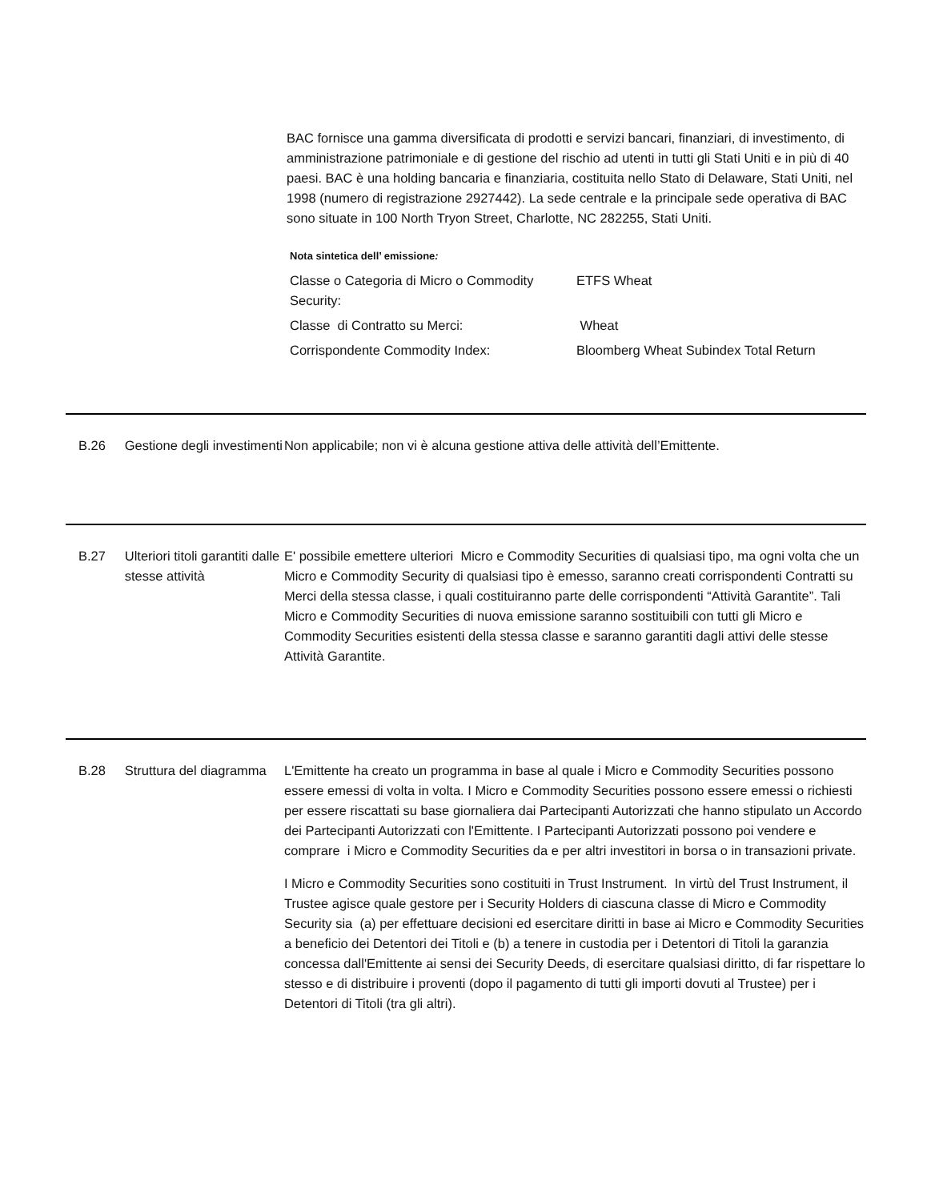BAC fornisce una gamma diversificata di prodotti e servizi bancari, finanziari, di investimento, di amministrazione patrimoniale e di gestione del rischio ad utenti in tutti gli Stati Uniti e in più di 40 paesi. BAC è una holding bancaria e finanziaria, costituita nello Stato di Delaware, Stati Uniti, nel 1998 (numero di registrazione 2927442). La sede centrale e la principale sede operativa di BAC sono situate in 100 North Tryon Street, Charlotte, NC 282255, Stati Uniti.
Nota sintetica dell’ emissione:
| Classe o Categoria di Micro o Commodity Security: | ETFS Wheat |
| Classe di Contratto su Merci: | Wheat |
| Corrispondente Commodity Index: | Bloomberg Wheat Subindex Total Return |
B.26 Gestione degli investimenti
Non applicabile; non vi è alcuna gestione attiva delle attività dell’Emittente.
B.27 Ulteriori titoli garantiti dalle stesse attività
E' possibile emettere ulteriori Micro e Commodity Securities di qualsiasi tipo, ma ogni volta che un Micro e Commodity Security di qualsiasi tipo è emesso, saranno creati corrispondenti Contratti su Merci della stessa classe, i quali costituiranno parte delle corrispondenti “Attività Garantite”. Tali Micro e Commodity Securities di nuova emissione saranno sostituibili con tutti gli Micro e Commodity Securities esistenti della stessa classe e saranno garantiti dagli attivi delle stesse Attività Garantite.
B.28 Struttura del diagramma
L'Emittente ha creato un programma in base al quale i Micro e Commodity Securities possono essere emessi di volta in volta. I Micro e Commodity Securities possono essere emessi o richiesti per essere riscattati su base giornaliera dai Partecipanti Autorizzati che hanno stipulato un Accordo dei Partecipanti Autorizzati con l'Emittente. I Partecipanti Autorizzati possono poi vendere e comprare i Micro e Commodity Securities da e per altri investitori in borsa o in transazioni private.
I Micro e Commodity Securities sono costituiti in Trust Instrument. In virtù del Trust Instrument, il Trustee agisce quale gestore per i Security Holders di ciascuna classe di Micro e Commodity Security sia (a) per effettuare decisioni ed esercitare diritti in base ai Micro e Commodity Securities a beneficio dei Detentori dei Titoli e (b) a tenere in custodia per i Detentori di Titoli la garanzia concessa dall'Emittente ai sensi dei Security Deeds, di esercitare qualsiasi diritto, di far rispettare lo stesso e di distribuire i proventi (dopo il pagamento di tutti gli importi dovuti al Trustee) per i Detentori di Titoli (tra gli altri).